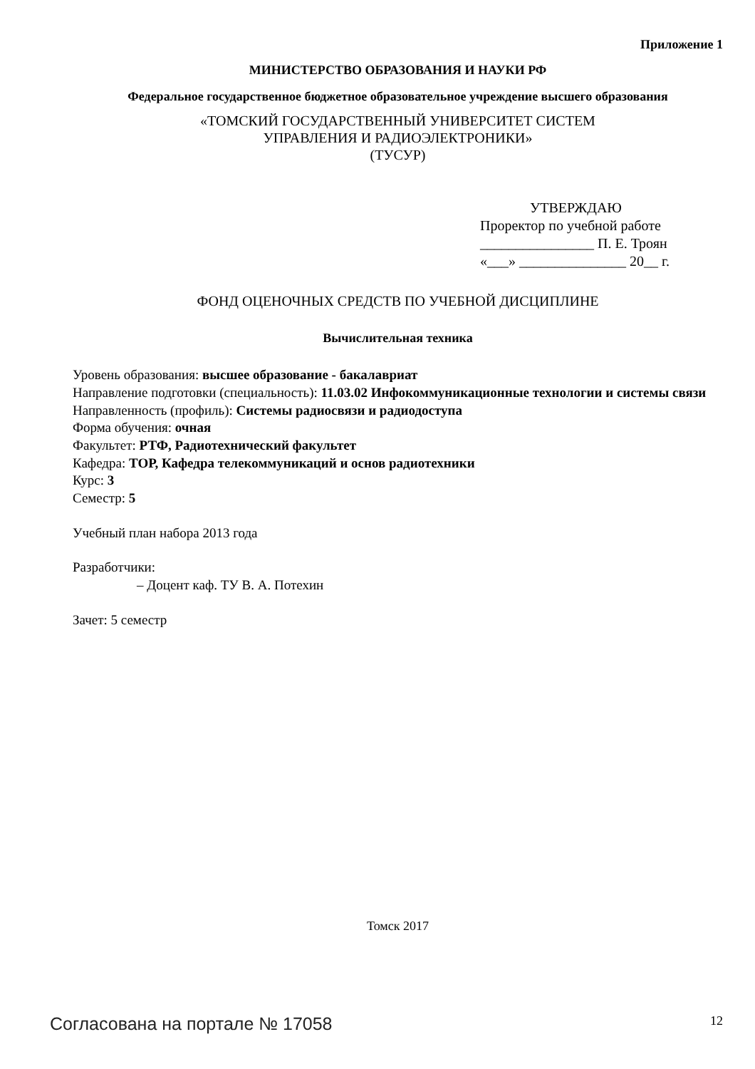Приложение 1
МИНИСТЕРСТВО ОБРАЗОВАНИЯ И НАУКИ РФ
Федеральное государственное бюджетное образовательное учреждение высшего образования
«ТОМСКИЙ ГОСУДАРСТВЕННЫЙ УНИВЕРСИТЕТ СИСТЕМ
УПРАВЛЕНИЯ И РАДИОЭЛЕКТРОНИКИ»
(ТУСУР)
УТВЕРЖДАЮ
Проректор по учебной работе
________________ П. Е. Троян
«___» _______________ 20__ г.
ФОНД ОЦЕНОЧНЫХ СРЕДСТВ ПО УЧЕБНОЙ ДИСЦИПЛИНЕ
Вычислительная техника
Уровень образования: высшее образование - бакалавриат
Направление подготовки (специальность): 11.03.02 Инфокоммуникационные технологии и системы связи
Направленность (профиль): Системы радиосвязи и радиодоступа
Форма обучения: очная
Факультет: РТФ, Радиотехнический факультет
Кафедра: ТОР, Кафедра телекоммуникаций и основ радиотехники
Курс: 3
Семестр: 5
Учебный план набора 2013 года
Разработчики:
– Доцент каф. ТУ В. А. Потехин
Зачет: 5 семестр
Томск 2017
Согласована на портале № 17058 12